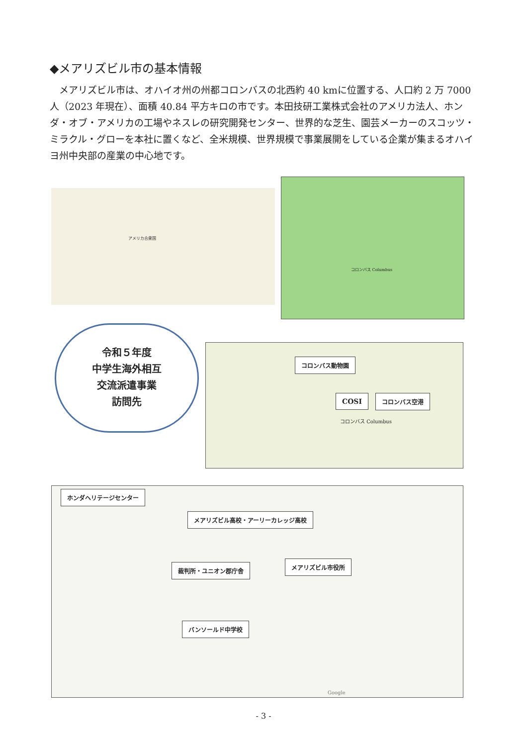◆メアリズビル市の基本情報
メアリズビル市は、オハイオ州の州都コロンバスの北西約 40 kmに位置する、人口約 2 万 7000 人（2023 年現在）、面積 40.84 平方キロの市です。本田技研工業株式会社のアメリカ法人、ホンダ・オブ・アメリカの工場やネスレの研究開発センター、世界的な芝生、園芸メーカーのスコッツ・ミラクル・グローを本社に置くなど、全米規模、世界規模で事業展開をしている企業が集まるオハイヨ州中央部の産業の中心地です。
アメリカ合衆国
コロンバス Columbus
コロンバス Columbus
コロンバス動物園
COSI コロンバス空港
令和５年度
中学生海外相互
交流派遣事業
訪問先
Google ホンダヘリテージセンター
メアリズビル高校・アーリーカレッジ高校
裁判所・ユニオン郡庁舎 メアリズビル市役所
バンソールド中学校
- 3 -